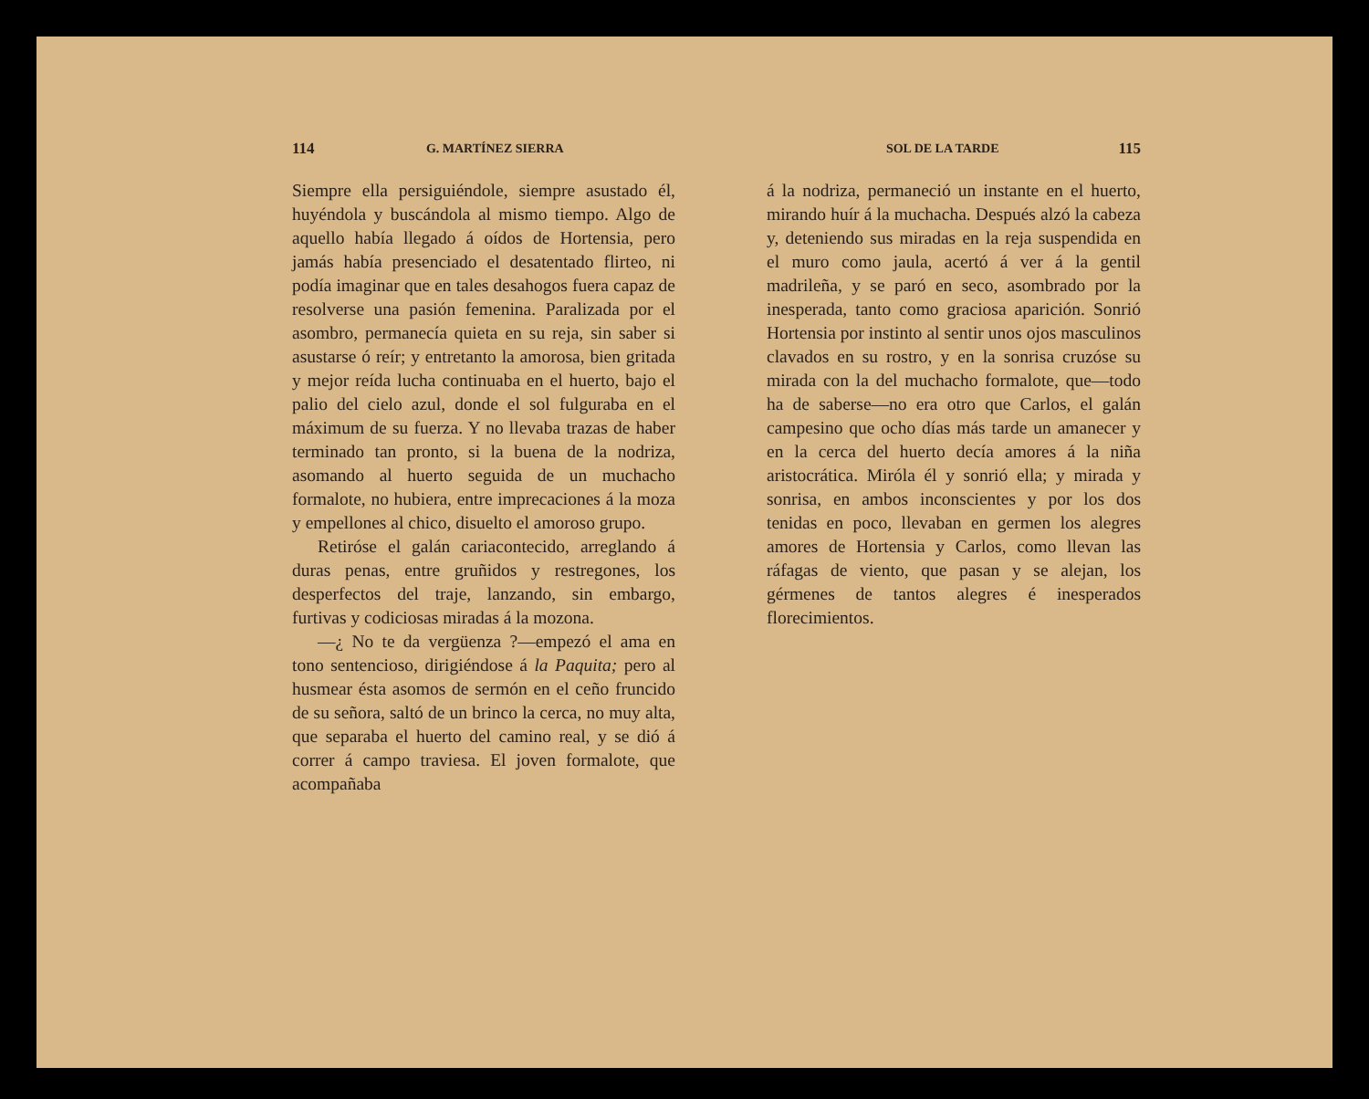114 G. MARTÍNEZ SIERRA
Siempre ella persiguiéndole, siempre asustado él, huyéndola y buscándola al mismo tiempo. Algo de aquello había llegado á oídos de Hortensia, pero jamás había presenciado el desatentado flirteo, ni podía imaginar que en tales desahogos fuera capaz de resolverse una pasión femenina. Paralizada por el asombro, permanecía quieta en su reja, sin saber si asustarse ó reír; y entretanto la amorosa, bien gritada y mejor reída lucha continuaba en el huerto, bajo el palio del cielo azul, donde el sol fulguraba en el máximum de su fuerza. Y no llevaba trazas de haber terminado tan pronto, si la buena de la nodriza, asomando al huerto seguida de un muchacho formalote, no hubiera, entre imprecaciones á la moza y empellones al chico, disuelto el amoroso grupo.
Retiróse el galán cariacontecido, arreglando á duras penas, entre gruñidos y restregones, los desperfectos del traje, lanzando, sin embargo, furtivas y codiciosas miradas á la mozona.
—¿ No te da vergüenza ?—empezó el ama en tono sentencioso, dirigiéndose á la Paquita; pero al husmear ésta asomos de sermón en el ceño fruncido de su señora, saltó de un brinco la cerca, no muy alta, que separaba el huerto del camino real, y se dió á correr á campo traviesa. El joven formalote, que acompañaba
SOL DE LA TARDE 115
á la nodriza, permaneció un instante en el huerto, mirando huír á la muchacha. Después alzó la cabeza y, deteniendo sus miradas en la reja suspendida en el muro como jaula, acertó á ver á la gentil madrileña, y se paró en seco, asombrado por la inesperada, tanto como graciosa aparición. Sonrió Hortensia por instinto al sentir unos ojos masculinos clavados en su rostro, y en la sonrisa cruzóse su mirada con la del muchacho formalote, que—todo ha de saberse—no era otro que Carlos, el galán campesino que ocho días más tarde un amanecer y en la cerca del huerto decía amores á la niña aristocrática. Miróla él y sonrió ella; y mirada y sonrisa, en ambos inconscientes y por los dos tenidas en poco, llevaban en germen los alegres amores de Hortensia y Carlos, como llevan las ráfagas de viento, que pasan y se alejan, los gérmenes de tantos alegres é inesperados florecimientos.